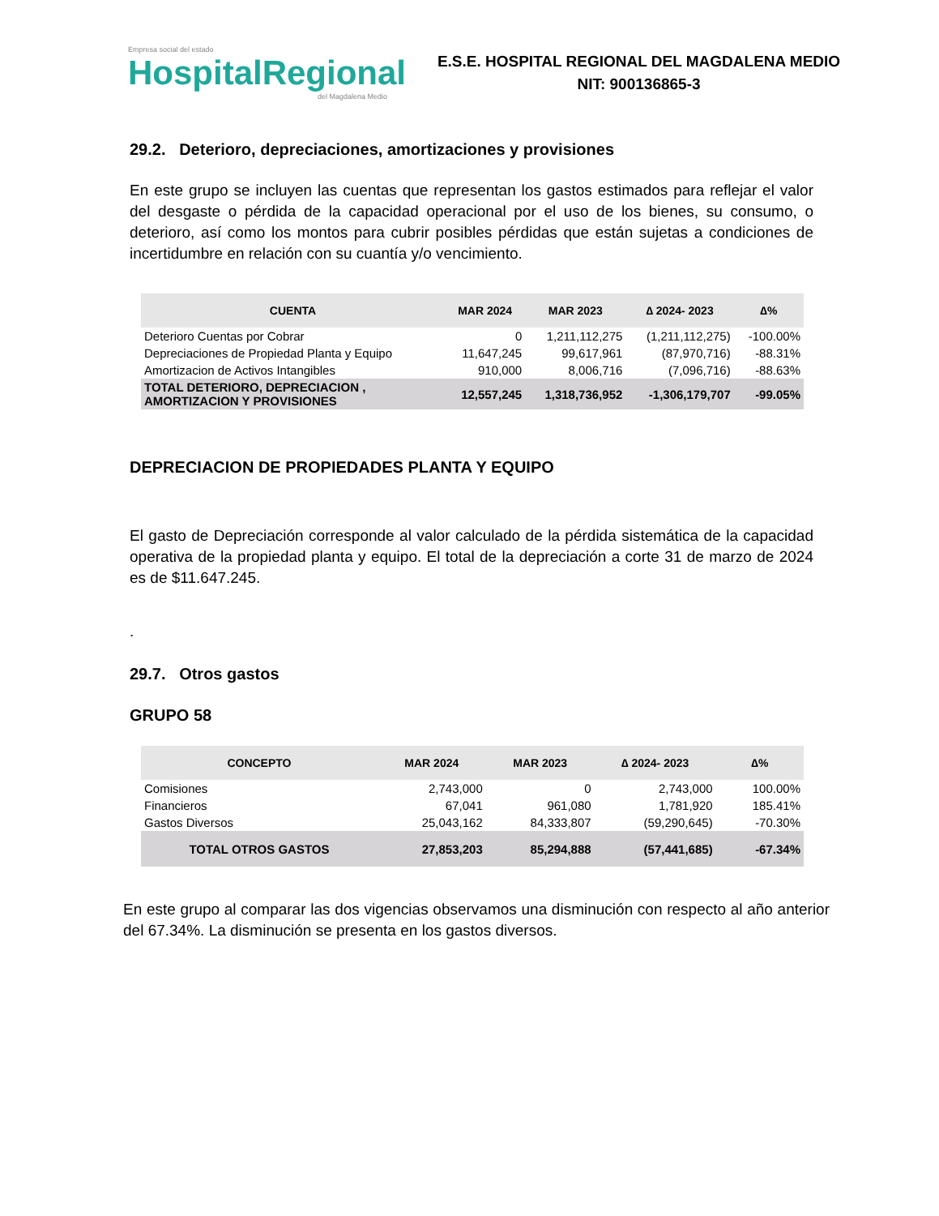Empresa social del estado
HospitalRegional
del Magdalena Medio
E.S.E. HOSPITAL REGIONAL DEL MAGDALENA MEDIO
NIT: 900136865-3
29.2. Deterioro, depreciaciones, amortizaciones y provisiones
En este grupo se incluyen las cuentas que representan los gastos estimados para reflejar el valor del desgaste o pérdida de la capacidad operacional por el uso de los bienes, su consumo, o deterioro, así como los montos para cubrir posibles pérdidas que están sujetas a condiciones de incertidumbre en relación con su cuantía y/o vencimiento.
| CUENTA | MAR 2024 | MAR 2023 | ∆ 2024- 2023 | ∆% |
| --- | --- | --- | --- | --- |
| Deterioro Cuentas por Cobrar | 0 | 1,211,112,275 | (1,211,112,275) | -100.00% |
| Depreciaciones de Propiedad Planta y Equipo | 11,647,245 | 99,617,961 | (87,970,716) | -88.31% |
| Amortizacion de Activos Intangibles | 910,000 | 8,006,716 | (7,096,716) | -88.63% |
| TOTAL DETERIORO, DEPRECIACION , AMORTIZACION Y PROVISIONES | 12,557,245 | 1,318,736,952 | -1,306,179,707 | -99.05% |
DEPRECIACION DE PROPIEDADES PLANTA Y EQUIPO
El gasto de Depreciación corresponde al valor calculado de la pérdida sistemática de la capacidad operativa de la propiedad planta y equipo. El total de la depreciación a corte 31 de marzo de 2024 es de $11.647.245.
.
29.7. Otros gastos
GRUPO 58
| CONCEPTO | MAR 2024 | MAR 2023 | ∆ 2024- 2023 | ∆% |
| --- | --- | --- | --- | --- |
| Comisiones | 2,743,000 | 0 | 2,743,000 | 100.00% |
| Financieros | 67,041 | 961,080 | 1,781,920 | 185.41% |
| Gastos Diversos | 25,043,162 | 84,333,807 | (59,290,645) | -70.30% |
| TOTAL OTROS GASTOS | 27,853,203 | 85,294,888 | (57,441,685) | -67.34% |
En este grupo al comparar las dos vigencias observamos una disminución con respecto al año anterior del 67.34%. La disminución se presenta en los gastos diversos.